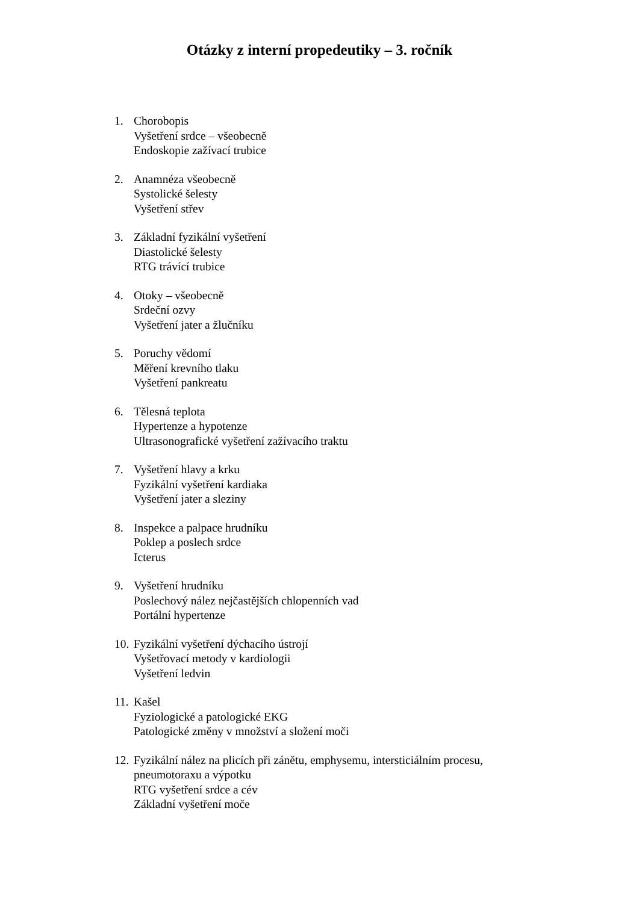Otázky z interní propedeutiky – 3. ročník
1. Chorobopis
Vyšetření srdce – všeobecně
Endoskopie zažívací trubice
2. Anamnéza všeobecně
Systolické šelesty
Vyšetření střev
3. Základní fyzikální vyšetření
Diastolické šelesty
RTG trávící trubice
4. Otoky – všeobecně
Srdeční ozvy
Vyšetření jater a žlučníku
5. Poruchy vědomí
Měření krevního tlaku
Vyšetření pankreatu
6. Tělesná teplota
Hypertenze a hypotenze
Ultrasonografické vyšetření zažívacího traktu
7. Vyšetření hlavy a krku
Fyzikální vyšetření kardiaka
Vyšetření jater a sleziny
8. Inspekce a palpace hrudníku
Poklep a poslech srdce
Icterus
9. Vyšetření hrudníku
Poslechový nález nejčastějších chlopenních vad
Portální hypertenze
10.
Fyzikální vyšetření dýchacího ústrojí
Vyšetřovací metody v kardiologii
Vyšetření ledvin
11.
Kašel
Fyziologické a patologické EKG
Patologické změny v množství a složení moči
12.
Fyzikální nález na plicích při zánětu, emphysemu, intersticiálním procesu, pneumotoraxu a výpotku
RTG vyšetření srdce a cév
Základní vyšetření moče